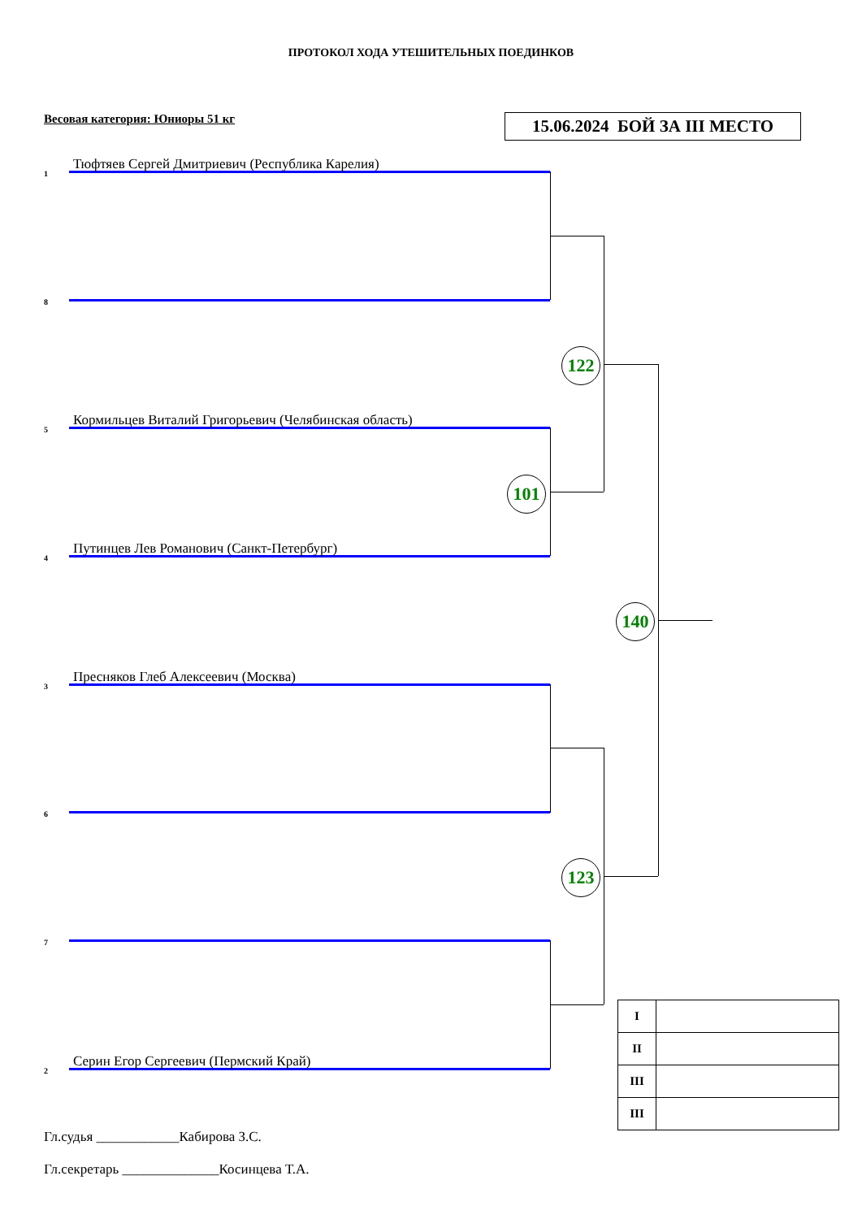ПРОТОКОЛ ХОДА УТЕШИТЕЛЬНЫХ ПОЕДИНКОВ
Весовая категория: Юниоры 51 кг
15.06.2024 БОЙ ЗА III МЕСТО
1 Тюфтяев Сергей Дмитриевич (Республика Карелия)
8
5 Кормильцев Виталий Григорьевич (Челябинская область)
4 Путинцев Лев Романович (Санкт-Петербург)
3 Пресняков Глеб Алексеевич (Москва)
6
7
2 Серин Егор Сергеевич (Пермский Край)
Гл.судья ____________Кабирова З.С.
Гл.секретарь ______________Косинцева Т.А.
122
101
140
123
| I | |
| II | |
| III | |
| III | |